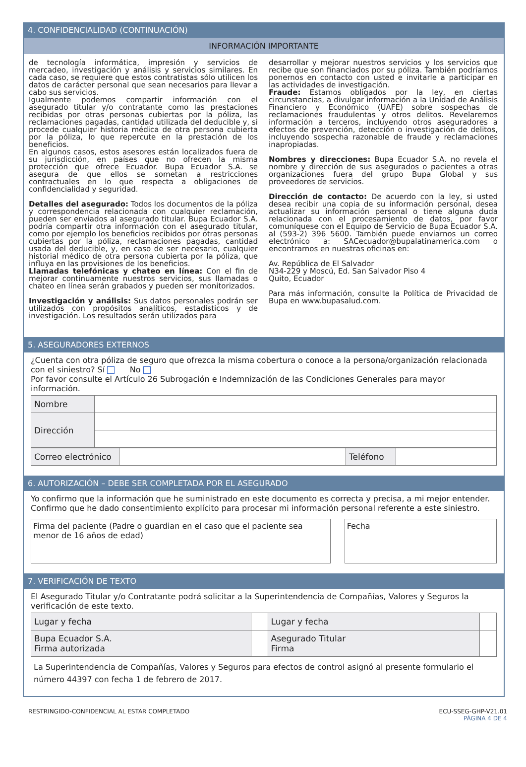4. CONFIDENCIALIDAD (CONTINUACIÓN)
INFORMACIÓN IMPORTANTE
de tecnología informática, impresión y servicios de mercadeo, investigación y análisis y servicios similares. En cada caso, se requiere que estos contratistas sólo utilicen los datos de carácter personal que sean necesarios para llevar a cabo sus servicios.
Igualmente podemos compartir información con el asegurado titular y/o contratante como las prestaciones recibidas por otras personas cubiertas por la póliza, las reclamaciones pagadas, cantidad utilizada del deducible y, si procede cualquier historia médica de otra persona cubierta por la póliza, lo que repercute en la prestación de los beneficios.
En algunos casos, estos asesores están localizados fuera de su jurisdicción, en países que no ofrecen la misma protección que ofrece Ecuador. Bupa Ecuador S.A. se asegura de que ellos se sometan a restricciones contractuales en lo que respecta a obligaciones de confidencialidad y seguridad.
Detalles del asegurado: Todos los documentos de la póliza y correspondencia relacionada con cualquier reclamación, pueden ser enviados al asegurado titular. Bupa Ecuador S.A. podría compartir otra información con el asegurado titular, como por ejemplo los beneficios recibidos por otras personas cubiertas por la póliza, reclamaciones pagadas, cantidad usada del deducible, y, en caso de ser necesario, cualquier historial médico de otra persona cubierta por la póliza, que influya en las provisiones de los beneficios.
Llamadas telefónicas y chateo en línea: Con el fin de mejorar continuamente nuestros servicios, sus llamadas o chateo en línea serán grabados y pueden ser monitorizados.
Investigación y análisis: Sus datos personales podrán ser utilizados con propósitos analíticos, estadísticos y de investigación. Los resultados serán utilizados para
desarrollar y mejorar nuestros servicios y los servicios que recibe que son financiados por su póliza. También podríamos ponernos en contacto con usted e invitarle a participar en las actividades de investigación.
Fraude: Estamos obligados por la ley, en ciertas circunstancias, a divulgar información a la Unidad de Análisis Financiero y Económico (UAFE) sobre sospechas de reclamaciones fraudulentas y otros delitos. Revelaremos información a terceros, incluyendo otros aseguradores a efectos de prevención, detección o investigación de delitos, incluyendo sospecha razonable de fraude y reclamaciones inapropiadas.
Nombres y direcciones: Bupa Ecuador S.A. no revela el nombre y dirección de sus asegurados o pacientes a otras organizaciones fuera del grupo Bupa Global y sus proveedores de servicios.
Dirección de contacto: De acuerdo con la ley, si usted desea recibir una copia de su información personal, desea actualizar su información personal o tiene alguna duda relacionada con el procesamiento de datos, por favor comuníquese con el Equipo de Servicio de Bupa Ecuador S.A. al (593-2) 396 5600. También puede enviarnos un correo electrónico a: SACecuador@bupalatinamerica.com o encontrarnos en nuestras oficinas en:
Av. República de El Salvador
N34-229 y Moscú, Ed. San Salvador Piso 4
Quito, Ecuador
Para más información, consulte la Política de Privacidad de Bupa en www.bupasalud.com.
5. ASEGURADORES EXTERNOS
¿Cuenta con otra póliza de seguro que ofrezca la misma cobertura o conoce a la persona/organización relacionada con el siniestro? Sí No
Por favor consulte el Artículo 26 Subrogación e Indemnización de las Condiciones Generales para mayor información.
| Nombre | |
| Dirección | |
| Correo electrónico | | Teléfono | |
6. AUTORIZACIÓN – DEBE SER COMPLETADA POR EL ASEGURADO
Yo confirmo que la información que he suministrado en este documento es correcta y precisa, a mi mejor entender. Confirmo que he dado consentimiento explícito para procesar mi información personal referente a este siniestro.
Firma del paciente (Padre o guardian en el caso que el paciente sea menor de 16 años de edad)
Fecha
7. VERIFICACIÓN DE TEXTO
El Asegurado Titular y/o Contratante podrá solicitar a la Superintendencia de Compañías, Valores y Seguros la verificación de este texto.
| Lugar y fecha | | Lugar y fecha | |
| Bupa Ecuador S.A. Firma autorizada | | Asegurado Titular Firma | |
La Superintendencia de Compañías, Valores y Seguros para efectos de control asignó al presente formulario el número 44397 con fecha 1 de febrero de 2017.
RESTRINGIDO-CONFIDENCIAL AL ESTAR COMPLETADO ECU-SSEG-GHP-V21.01
PÁGINA 4 DE 4